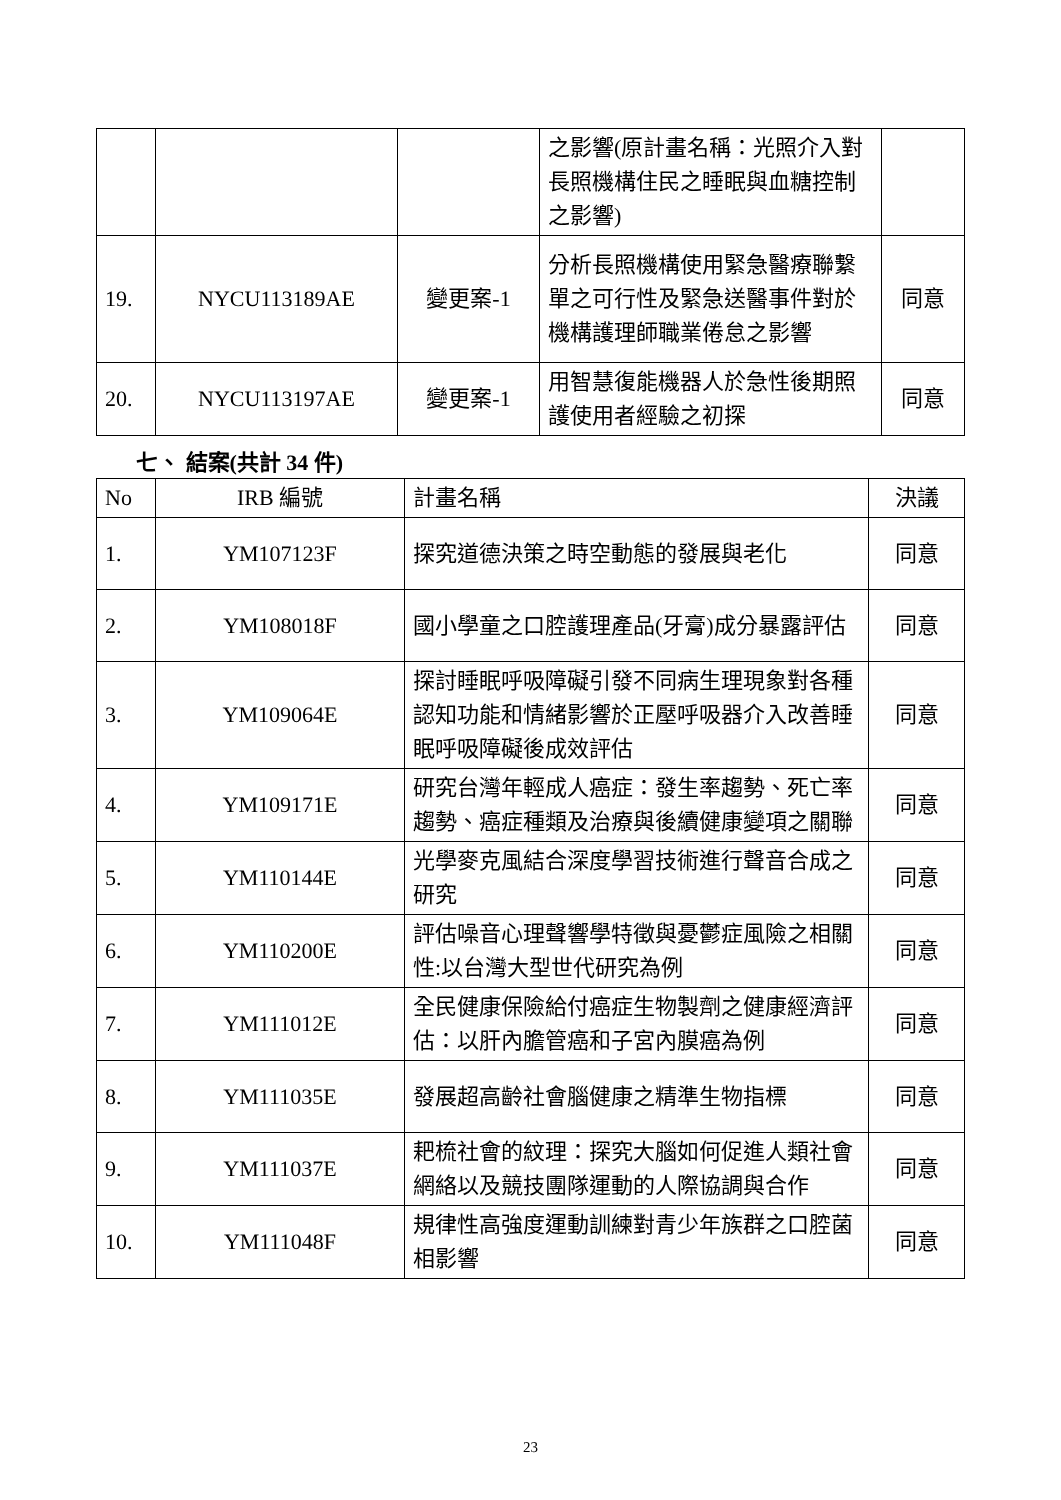| | | | 之影響(原計畫名稱：光照介入對長照機構住民之睡眠與血糖控制之影響) | |
| 19. | NYCU113189AE | 變更案-1 | 分析長照機構使用緊急醫療聯繫單之可行性及緊急送醫事件對於機構護理師職業倦怠之影響 | 同意 |
| 20. | NYCU113197AE | 變更案-1 | 用智慧復能機器人於急性後期照護使用者經驗之初探 | 同意 |
七、 結案(共計 34 件)
| No | IRB 編號 | 計畫名稱 | 決議 |
| --- | --- | --- | --- |
| 1. | YM107123F | 探究道德決策之時空動態的發展與老化 | 同意 |
| 2. | YM108018F | 國小學童之口腔護理產品(牙膏)成分暴露評估 | 同意 |
| 3. | YM109064E | 探討睡眠呼吸障礙引發不同病生理現象對各種認知功能和情緒影響於正壓呼吸器介入改善睡眠呼吸障礙後成效評估 | 同意 |
| 4. | YM109171E | 研究台灣年輕成人癌症：發生率趨勢、死亡率趨勢、癌症種類及治療與後續健康變項之關聯 | 同意 |
| 5. | YM110144E | 光學麥克風結合深度學習技術進行聲音合成之研究 | 同意 |
| 6. | YM110200E | 評估噪音心理聲響學特徵與憂鬱症風險之相關性:以台灣大型世代研究為例 | 同意 |
| 7. | YM111012E | 全民健康保險給付癌症生物製劑之健康經濟評估：以肝內膽管癌和子宮內膜癌為例 | 同意 |
| 8. | YM111035E | 發展超高齡社會腦健康之精準生物指標 | 同意 |
| 9. | YM111037E | 耙梳社會的紋理：探究大腦如何促進人類社會網絡以及競技團隊運動的人際協調與合作 | 同意 |
| 10. | YM111048F | 規律性高強度運動訓練對青少年族群之口腔菌相影響 | 同意 |
23